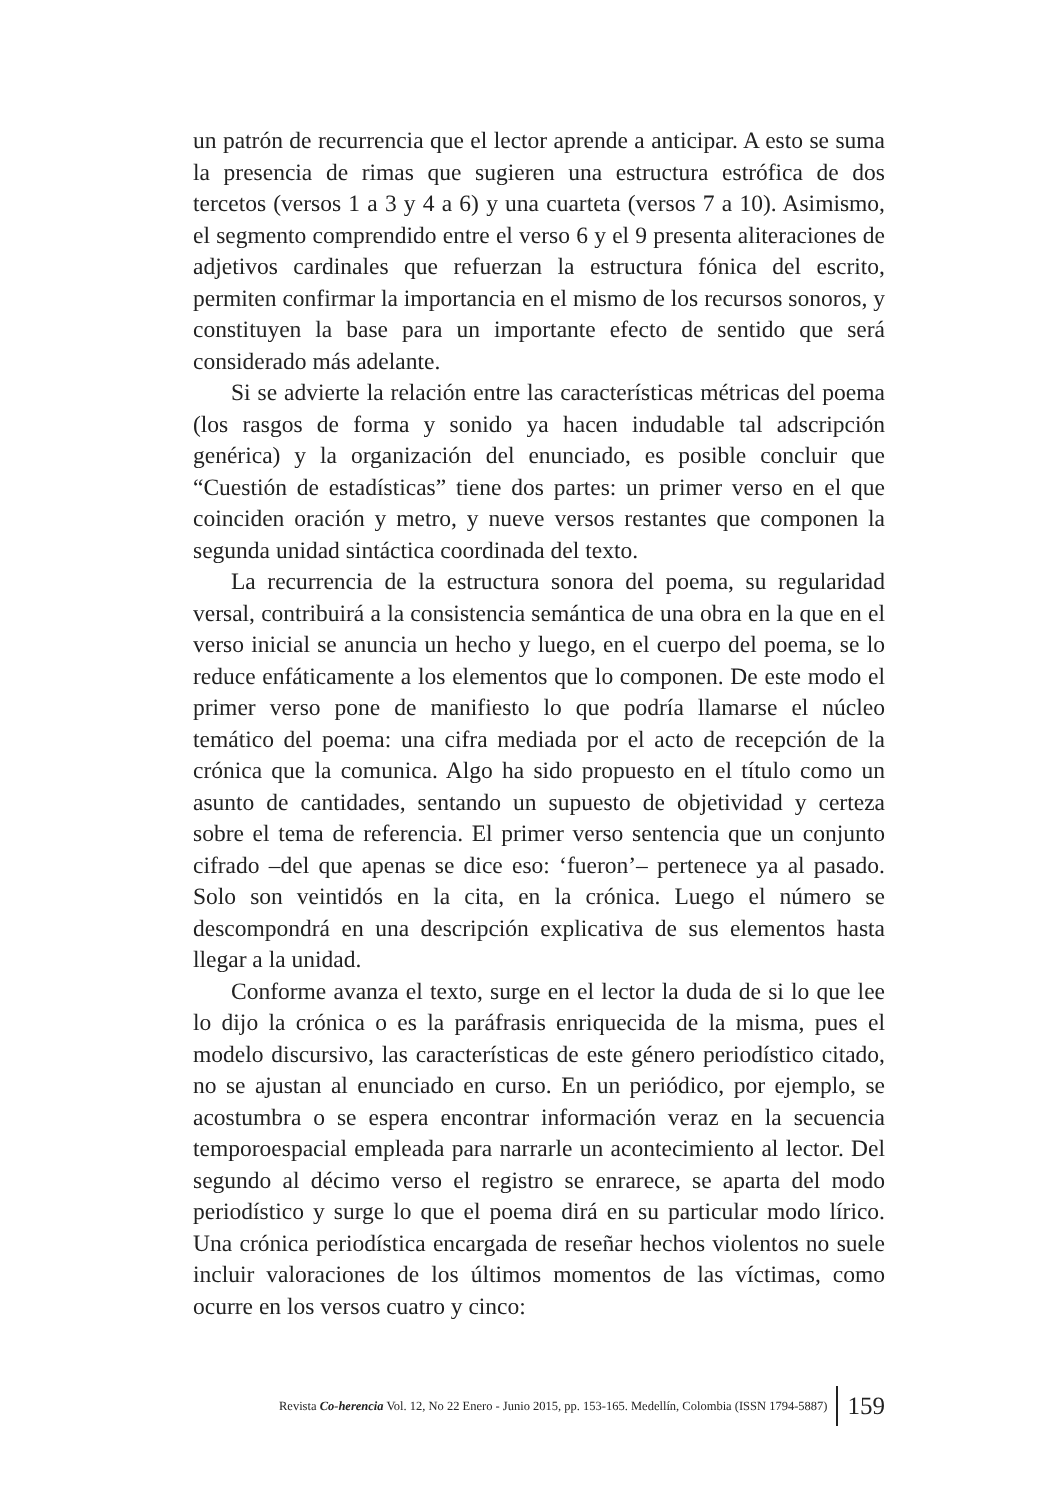un patrón de recurrencia que el lector aprende a anticipar. A esto se suma la presencia de rimas que sugieren una estructura estrófica de dos tercetos (versos 1 a 3 y 4 a 6) y una cuarteta (versos 7 a 10). Asimismo, el segmento comprendido entre el verso 6 y el 9 presenta aliteraciones de adjetivos cardinales que refuerzan la estructura fónica del escrito, permiten confirmar la importancia en el mismo de los recursos sonoros, y constituyen la base para un importante efecto de sentido que será considerado más adelante.
Si se advierte la relación entre las características métricas del poema (los rasgos de forma y sonido ya hacen indudable tal adscripción genérica) y la organización del enunciado, es posible concluir que “Cuestión de estadísticas” tiene dos partes: un primer verso en el que coinciden oración y metro, y nueve versos restantes que componen la segunda unidad sintáctica coordinada del texto.
La recurrencia de la estructura sonora del poema, su regularidad versal, contribuirá a la consistencia semántica de una obra en la que en el verso inicial se anuncia un hecho y luego, en el cuerpo del poema, se lo reduce enfáticamente a los elementos que lo componen. De este modo el primer verso pone de manifiesto lo que podría llamarse el núcleo temático del poema: una cifra mediada por el acto de recepción de la crónica que la comunica. Algo ha sido propuesto en el título como un asunto de cantidades, sentando un supuesto de objetividad y certeza sobre el tema de referencia. El primer verso sentencia que un conjunto cifrado –del que apenas se dice eso: ‘fueron’– pertenece ya al pasado. Solo son veintidós en la cita, en la crónica. Luego el número se descompondrá en una descripción explicativa de sus elementos hasta llegar a la unidad.
Conforme avanza el texto, surge en el lector la duda de si lo que lee lo dijo la crónica o es la paráfrasis enriquecida de la misma, pues el modelo discursivo, las características de este género periodístico citado, no se ajustan al enunciado en curso. En un periódico, por ejemplo, se acostumbra o se espera encontrar información veraz en la secuencia temporoespacial empleada para narrarle un acontecimiento al lector. Del segundo al décimo verso el registro se enrarece, se aparta del modo periodístico y surge lo que el poema dirá en su particular modo lírico. Una crónica periodística encargada de reseñar hechos violentos no suele incluir valoraciones de los últimos momentos de las víctimas, como ocurre en los versos cuatro y cinco:
Revista Co-herencia Vol. 12, No 22 Enero - Junio 2015, pp. 153-165. Medellín, Colombia (ISSN 1794-5887) 159